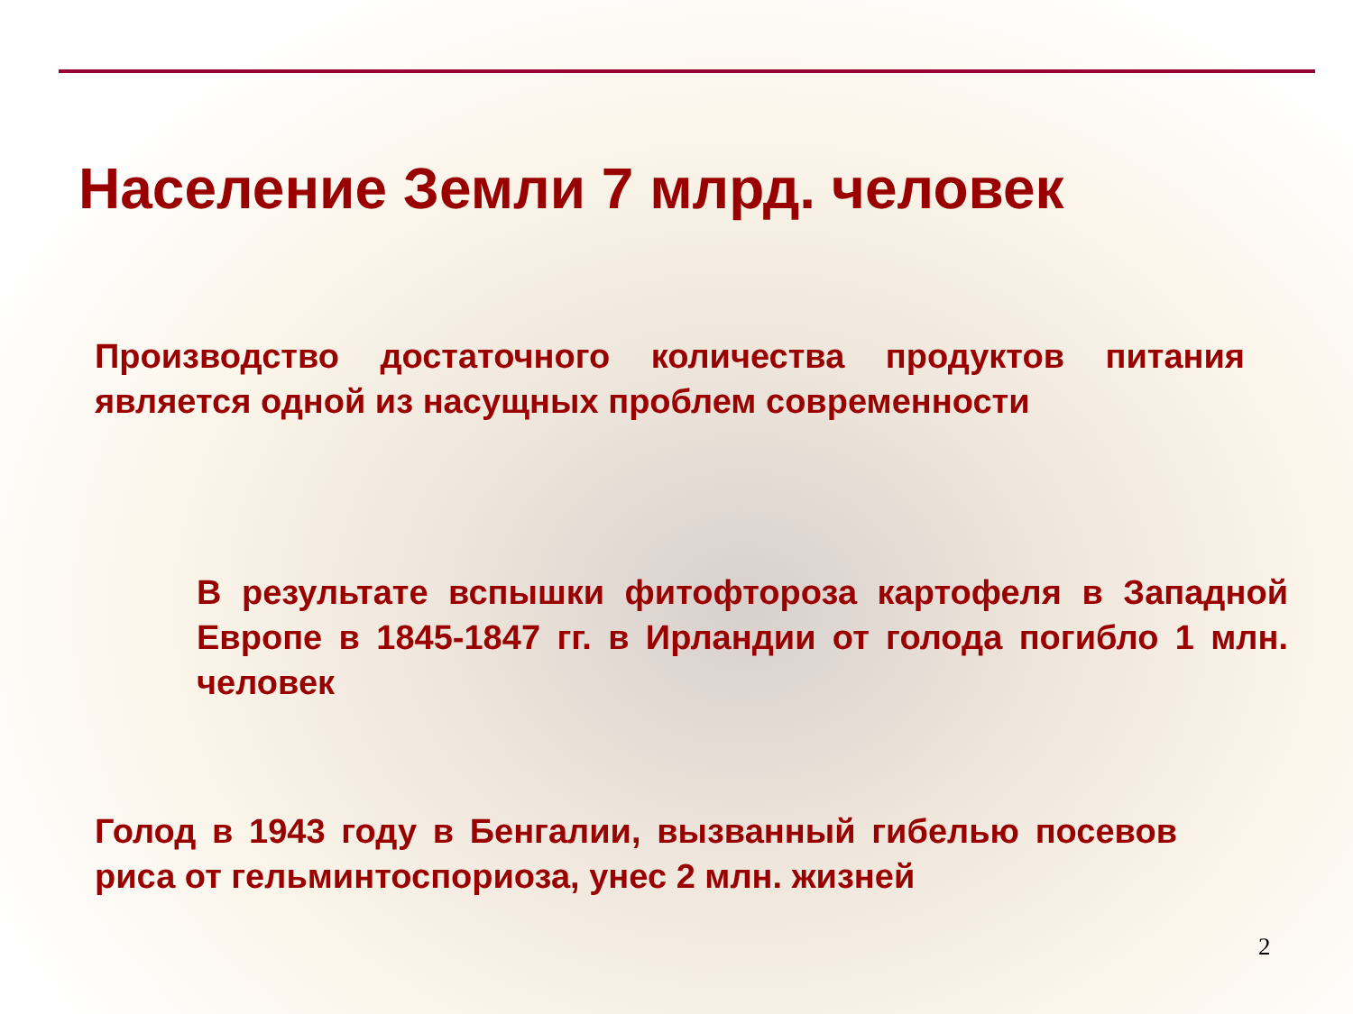Население Земли 7 млрд. человек
Производство достаточного количества продуктов питания является одной из насущных проблем современности
В результате вспышки фитофтороза картофеля в Западной Европе в 1845-1847 гг. в Ирландии от голода погибло 1 млн. человек
Голод в 1943 году в Бенгалии, вызванный гибелью посевов риса от гельминтоспориоза, унес 2 млн. жизней
2